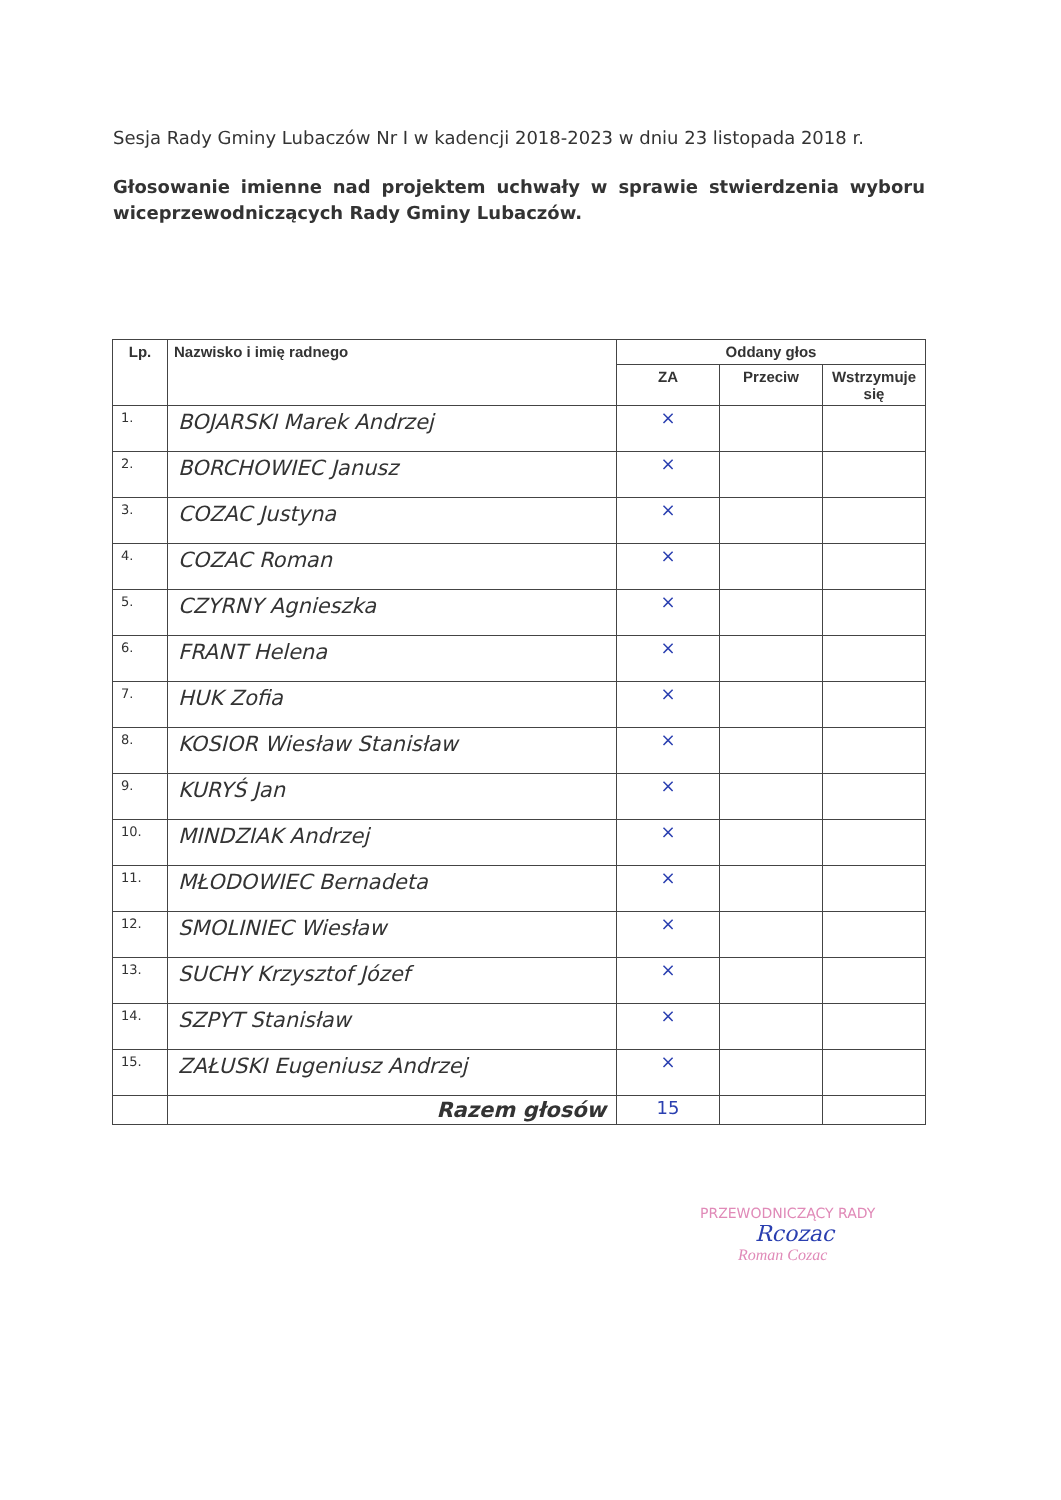Sesja Rady Gminy Lubaczów Nr I w kadencji 2018-2023 w dniu 23 listopada 2018 r.
Głosowanie imienne nad projektem uchwały w sprawie stwierdzenia wyboru wiceprzewodniczących Rady Gminy Lubaczów.
| Lp. | Nazwisko i imię radnego | Oddany głos | | |
| --- | --- | --- | --- | --- |
| | | ZA | Przeciw | Wstrzymuje się |
| 1. | BOJARSKI Marek Andrzej | × | | |
| 2. | BORCHOWIEC Janusz | × | | |
| 3. | COZAC Justyna | × | | |
| 4. | COZAC Roman | × | | |
| 5. | CZYRNY Agnieszka | × | | |
| 6. | FRANT Helena | × | | |
| 7. | HUK Zofia | × | | |
| 8. | KOSIOR Wiesław Stanisław | × | | |
| 9. | KURYŚ Jan | × | | |
| 10. | MINDZIAK Andrzej | × | | |
| 11. | MŁODOWIEC Bernadeta | × | | |
| 12. | SMOLINIEC Wiesław | × | | |
| 13. | SUCHY Krzysztof Józef | × | | |
| 14. | SZPYT Stanisław | × | | |
| 15. | ZAŁUSKI Eugeniusz Andrzej | × | | |
| | Razem głosów | 15 | | |
PRZEWODNICZĄCY RADY
Rcozac
Roman Cozac